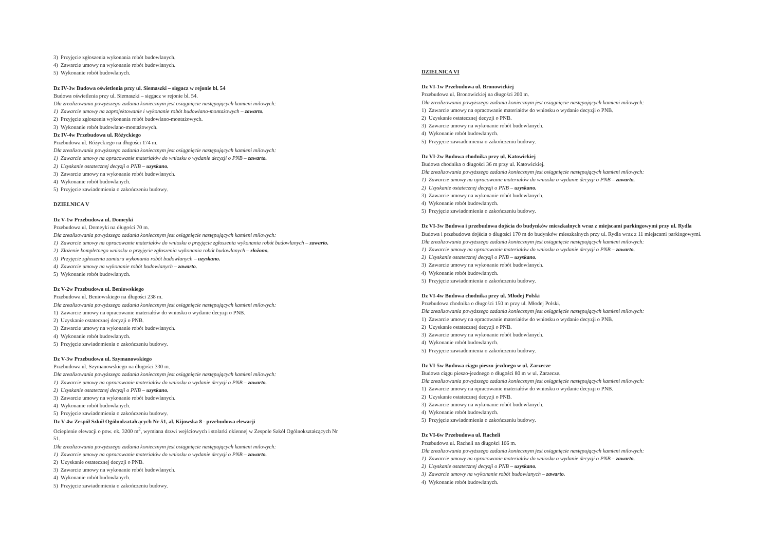3) Przyjęcie zgłoszenia wykonania robót budowlanych.
4) Zawarcie umowy na wykonanie robót budowlanych.
5) Wykonanie robót budowlanych.
Dz IV-3w Budowa oświetlenia przy ul. Siemaszki – sięgacz w rejonie bl. 54
Budowa oświetlenia przy ul. Siemaszki – sięgacz w rejonie bl. 54.
Dla zrealizowania powyższego zadania koniecznym jest osiągnięcie następujących kamieni milowych:
1) Zawarcie umowy na zaprojektowanie i wykonanie robót budowlano-montażowych – zawarto.
2) Przyjęcie zgłoszenia wykonania robót budowlano-montażowych.
3) Wykonanie robót budowlano-montażowych.
Dz IV-4w Przebudowa ul. Różyckiego
Przebudowa ul. Różyckiego na długości 174 m.
Dla zrealizowania powyższego zadania koniecznym jest osiągnięcie następujących kamieni milowych:
1) Zawarcie umowy na opracowanie materiałów do wniosku o wydanie decyzji o PNB – zawarto.
2) Uzyskanie ostatecznej decyzji o PNB – uzyskano.
3) Zawarcie umowy na wykonanie robót budowlanych.
4) Wykonanie robót budowlanych.
5) Przyjęcie zawiadomienia o zakończeniu budowy.
DZIELNICA V
Dz V-1w Przebudowa ul. Domeyki
Przebudowa ul. Domeyki na długości 70 m.
Dla zrealizowania powyższego zadania koniecznym jest osiągnięcie następujących kamieni milowych:
1) Zawarcie umowy na opracowanie materiałów do wniosku o przyjęcie zgłoszenia wykonania robót budowlanych – zawarto.
2) Złożenie kompletnego wniosku o przyjęcie zgłoszenia wykonania robót budowlanych – złożono.
3) Przyjęcie zgłoszenia zamiaru wykonania robót budowlanych – uzyskano.
4) Zawarcie umowy na wykonanie robót budowlanych – zawarto.
5) Wykonanie robót budowlanych.
Dz V-2w Przebudowa ul. Beniowskiego
Przebudowa ul. Beniowskiego na długości 238 m.
Dla zrealizowania powyższego zadania koniecznym jest osiągnięcie następujących kamieni milowych:
1) Zawarcie umowy na opracowanie materiałów do wniosku o wydanie decyzji o PNB.
2) Uzyskanie ostatecznej decyzji o PNB.
3) Zawarcie umowy na wykonanie robót budowlanych.
4) Wykonanie robót budowlanych.
5) Przyjęcie zawiadomienia o zakończeniu budowy.
Dz V-3w Przebudowa ul. Szymanowskiego
Przebudowa ul. Szymanowskiego na długości 330 m.
Dla zrealizowania powyższego zadania koniecznym jest osiągnięcie następujących kamieni milowych:
1) Zawarcie umowy na opracowanie materiałów do wniosku o wydanie decyzji o PNB – zawarto.
2) Uzyskanie ostatecznej decyzji o PNB – uzyskano.
3) Zawarcie umowy na wykonanie robót budowlanych.
4) Wykonanie robót budowlanych.
5) Przyjęcie zawiadomienia o zakończeniu budowy.
Dz V-4w Zespół Szkół Ogólnokształcących Nr 51, al. Kijowska 8 - przebudowa elewacji
Ocieplenie elewacji o pow. ok. 3200 m<sup>2</sup>, wymiana drzwi wejściowych i stolarki okiennej w Zespole Szkół Ogólnokształcących Nr 51.
Dla zrealizowania powyższego zadania koniecznym jest osiągnięcie następujących kamieni milowych:
1) Zawarcie umowy na opracowanie materiałów do wniosku o wydanie decyzji o PNB – zawarto.
2) Uzyskanie ostatecznej decyzji o PNB.
3) Zawarcie umowy na wykonanie robót budowlanych.
4) Wykonanie robót budowlanych.
5) Przyjęcie zawiadomienia o zakończeniu budowy.
DZIELNICA VI
Dz VI-1w Przebudowa ul. Bronowickiej
Przebudowa ul. Bronowickiej na długości 200 m.
Dla zrealizowania powyższego zadania koniecznym jest osiągnięcie następujących kamieni milowych:
1) Zawarcie umowy na opracowanie materiałów do wniosku o wydanie decyzji o PNB.
2) Uzyskanie ostatecznej decyzji o PNB.
3) Zawarcie umowy na wykonanie robót budowlanych.
4) Wykonanie robót budowlanych.
5) Przyjęcie zawiadomienia o zakończeniu budowy.
Dz VI-2w Budowa chodnika przy ul. Katowickiej
Budowa chodnika o długości 36 m przy ul. Katowickiej.
Dla zrealizowania powyższego zadania koniecznym jest osiągnięcie następujących kamieni milowych:
1) Zawarcie umowy na opracowanie materiałów do wniosku o wydanie decyzji o PNB – zawarto.
2) Uzyskanie ostatecznej decyzji o PNB – uzyskano.
3) Zawarcie umowy na wykonanie robót budowlanych.
4) Wykonanie robót budowlanych.
5) Przyjęcie zawiadomienia o zakończeniu budowy.
Dz VI-3w Budowa i przebudowa dojścia do budynków mieszkalnych wraz z miejscami parkingowymi przy ul. Rydla
Budowa i przebudowa dojścia o długości 170 m do budynków mieszkalnych przy ul. Rydla wraz z 11 miejscami parkingowymi.
Dla zrealizowania powyższego zadania koniecznym jest osiągnięcie następujących kamieni milowych:
1) Zawarcie umowy na opracowanie materiałów do wniosku o wydanie decyzji o PNB – zawarto.
2) Uzyskanie ostatecznej decyzji o PNB – uzyskano.
3) Zawarcie umowy na wykonanie robót budowlanych.
4) Wykonanie robót budowlanych.
5) Przyjęcie zawiadomienia o zakończeniu budowy.
Dz VI-4w Budowa chodnika przy ul. Młodej Polski
Przebudowa chodnika o długości 150 m przy ul. Młodej Polski.
Dla zrealizowania powyższego zadania koniecznym jest osiągnięcie następujących kamieni milowych:
1) Zawarcie umowy na opracowanie materiałów do wniosku o wydanie decyzji o PNB.
2) Uzyskanie ostatecznej decyzji o PNB.
3) Zawarcie umowy na wykonanie robót budowlanych.
4) Wykonanie robót budowlanych.
5) Przyjęcie zawiadomienia o zakończeniu budowy.
Dz VI-5w Budowa ciągu pieszo-jezdnego w ul. Zarzecze
Budowa ciągu pieszo-jezdnego o długości 80 m w ul. Zarzecze.
Dla zrealizowania powyższego zadania koniecznym jest osiągnięcie następujących kamieni milowych:
1) Zawarcie umowy na opracowanie materiałów do wniosku o wydanie decyzji o PNB.
2) Uzyskanie ostatecznej decyzji o PNB.
3) Zawarcie umowy na wykonanie robót budowlanych.
4) Wykonanie robót budowlanych.
5) Przyjęcie zawiadomienia o zakończeniu budowy.
Dz VI-6w Przebudowa ul. Racheli
Przebudowa ul. Racheli na długości 166 m.
Dla zrealizowania powyższego zadania koniecznym jest osiągnięcie następujących kamieni milowych:
1) Zawarcie umowy na opracowanie materiałów do wniosku o wydanie decyzji o PNB – zawarto.
2) Uzyskanie ostatecznej decyzji o PNB – uzyskano.
3) Zawarcie umowy na wykonanie robót budowlanych – zawarto.
4) Wykonanie robót budowlanych.